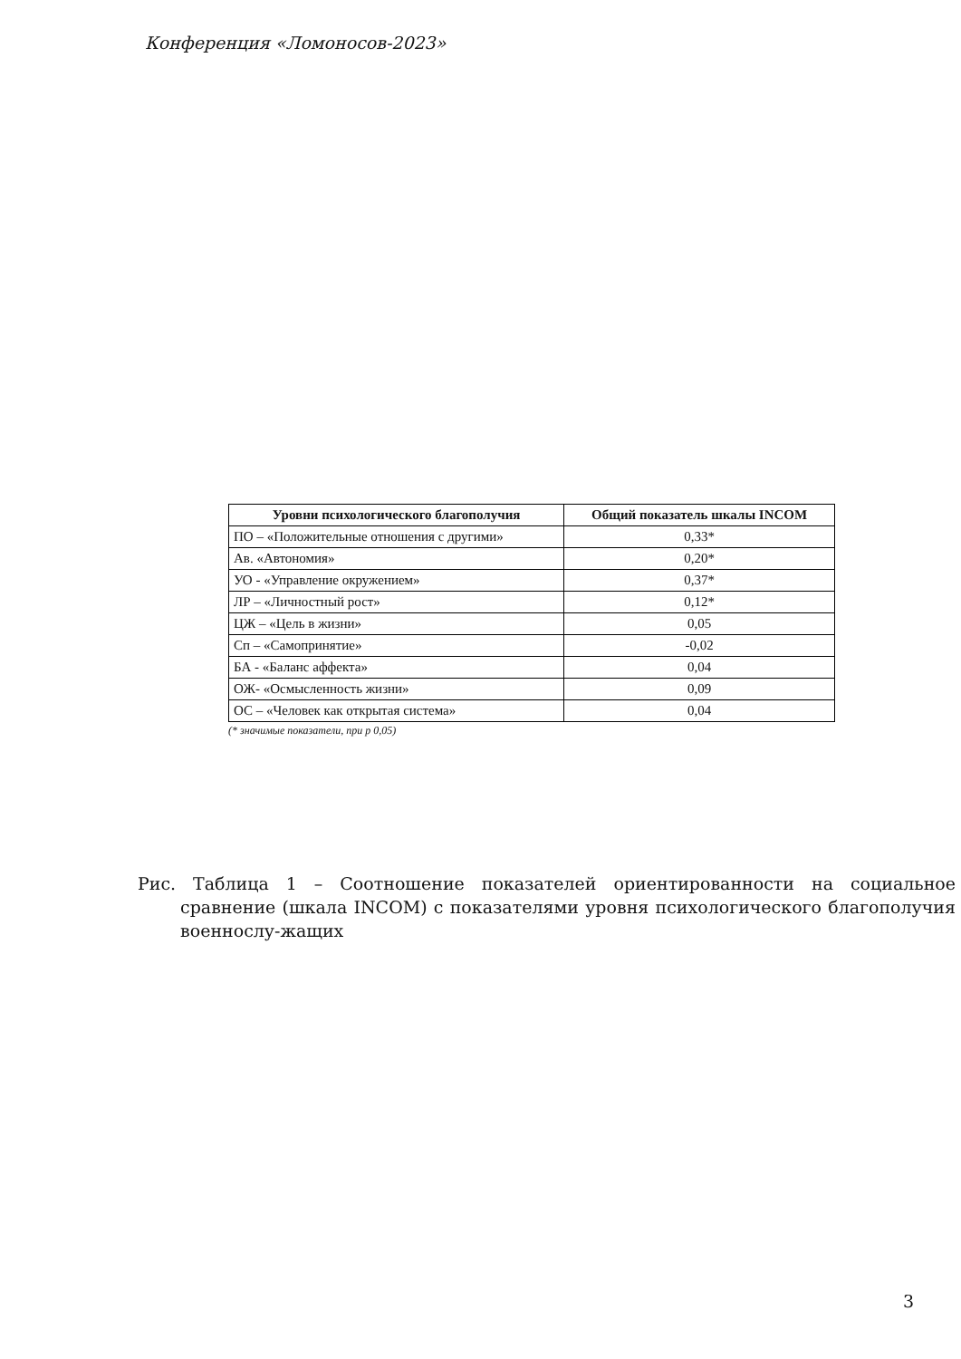Конференция «Ломоносов-2023»
| Уровни психологического благополучия | Общий показатель шкалы INCOM |
| --- | --- |
| ПО – «Положительные отношения с другими» | 0,33* |
| Ав. «Автономия» | 0,20* |
| УО - «Управление окружением» | 0,37* |
| ЛР – «Личностный рост» | 0,12* |
| ЦЖ – «Цель в жизни» | 0,05 |
| Сп – «Самопринятие» | -0,02 |
| БА - «Баланс аффекта» | 0,04 |
| ОЖ- «Осмысленность жизни» | 0,09 |
| ОС – «Человек как открытая система» | 0,04 |
(* значимые показатели, при р 0,05)
Рис. Таблица 1 – Соотношение показателей ориентированности на социальное сравнение (шкала INCOM) с показателями уровня психологического благополучия военнослу-жащих
3